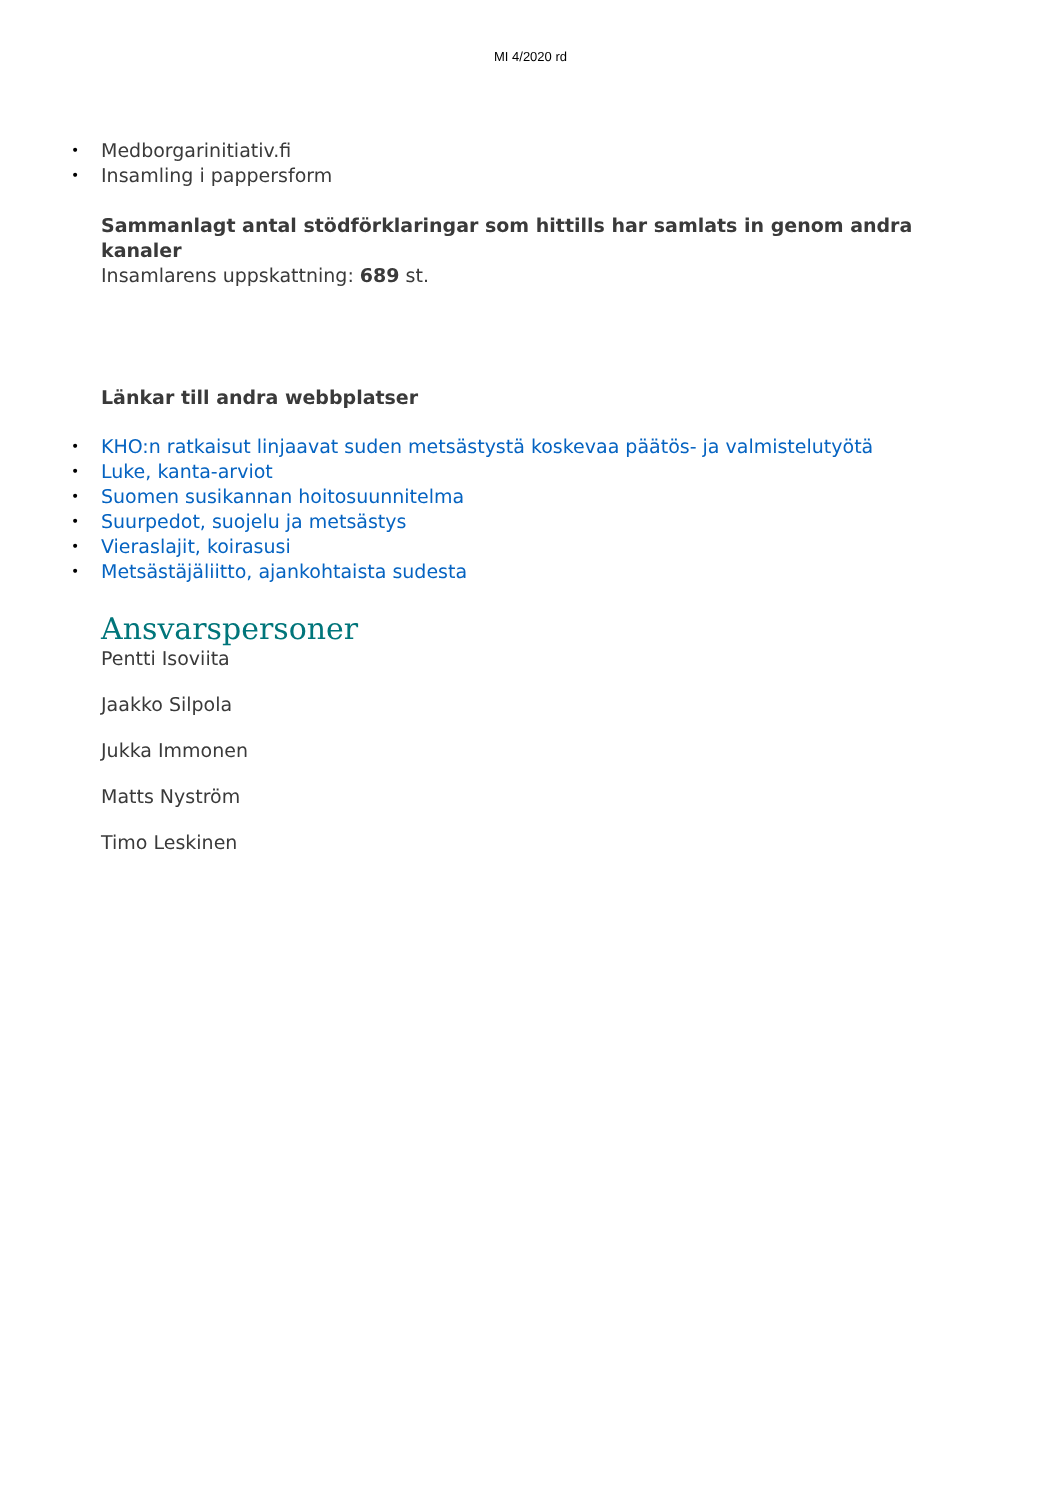MI 4/2020 rd
• Medborgarinitiativ.fi
• Insamling i pappersform
Sammanlagt antal stödförklaringar som hittills har samlats in genom andra kanaler
Insamlarens uppskattning: 689 st.
Länkar till andra webbplatser
• KHO:n ratkaisut linjaavat suden metsästystä koskevaa päätös- ja valmistelutyötä
• Luke, kanta-arviot
• Suomen susikannan hoitosuunnitelma
• Suurpedot, suojelu ja metsästys
• Vieraslajit, koirasusi
• Metsästäjäliitto, ajankohtaista sudesta
Ansvarspersoner
Pentti Isoviita
Jaakko Silpola
Jukka Immonen
Matts Nyström
Timo Leskinen